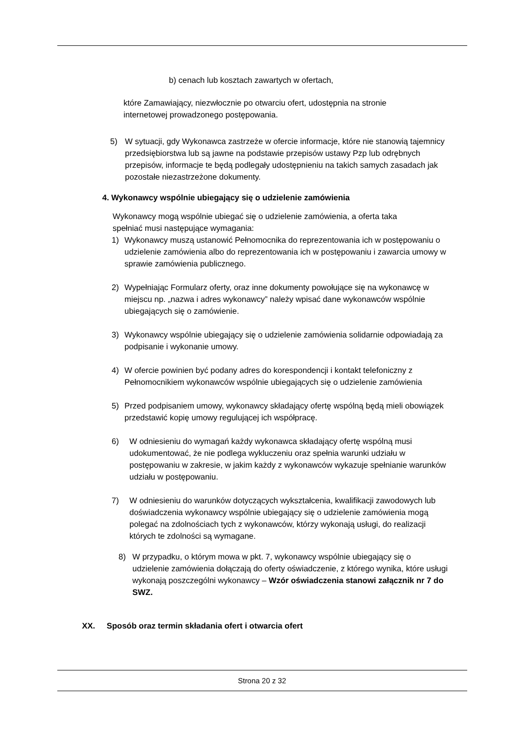b) cenach lub kosztach zawartych w ofertach,
które Zamawiający, niezwłocznie po otwarciu ofert, udostępnia na stronie internetowej prowadzonego postępowania.
5) W sytuacji, gdy Wykonawca zastrzeże w ofercie informacje, które nie stanowią tajemnicy przedsiębiorstwa lub są jawne na podstawie przepisów ustawy Pzp lub odrębnych przepisów, informacje te będą podlegały udostępnieniu na takich samych zasadach jak pozostałe niezastrzeżone dokumenty.
4. Wykonawcy wspólnie ubiegający się o udzielenie zamówienia
Wykonawcy mogą wspólnie ubiegać się o udzielenie zamówienia, a oferta taka spełniać musi następujące wymagania:
1) Wykonawcy muszą ustanowić Pełnomocnika do reprezentowania ich w postępowaniu o udzielenie zamówienia albo do reprezentowania ich w postępowaniu i zawarcia umowy w sprawie zamówienia publicznego.
2) Wypełniając Formularz oferty, oraz inne dokumenty powołujące się na wykonawcę w miejscu np. „nazwa i adres wykonawcy” należy wpisać dane wykonawców wspólnie ubiegających się o zamówienie.
3) Wykonawcy wspólnie ubiegający się o udzielenie zamówienia solidarnie odpowiadają za podpisanie i wykonanie umowy.
4) W ofercie powinien być podany adres do korespondencji i kontakt telefoniczny z Pełnomocnikiem wykonawców wspólnie ubiegających się o udzielenie zamówienia
5) Przed podpisaniem umowy, wykonawcy składający ofertę wspólną będą mieli obowiązek przedstawić kopię umowy regulującej ich współpracę.
6) W odniesieniu do wymagań każdy wykonawca składający ofertę wspólną musi udokumentować, że nie podlega wykluczeniu oraz spełnia warunki udziału w postępowaniu w zakresie, w jakim każdy z wykonawców wykazuje spełnianie warunków udziału w postępowaniu.
7) W odniesieniu do warunków dotyczących wykształcenia, kwalifikacji zawodowych lub doświadczenia wykonawcy wspólnie ubiegający się o udzielenie zamówienia mogą polegać na zdolnościach tych z wykonawców, którzy wykonają usługi, do realizacji których te zdolności są wymagane.
8) W przypadku, o którym mowa w pkt. 7, wykonawcy wspólnie ubiegający się o udzielenie zamówienia dołączają do oferty oświadczenie, z którego wynika, które usługi wykonają poszczególni wykonawcy – Wzór oświadczenia stanowi załącznik nr 7 do SWZ.
XX. Sposób oraz termin składania ofert i otwarcia ofert
Strona 20 z 32